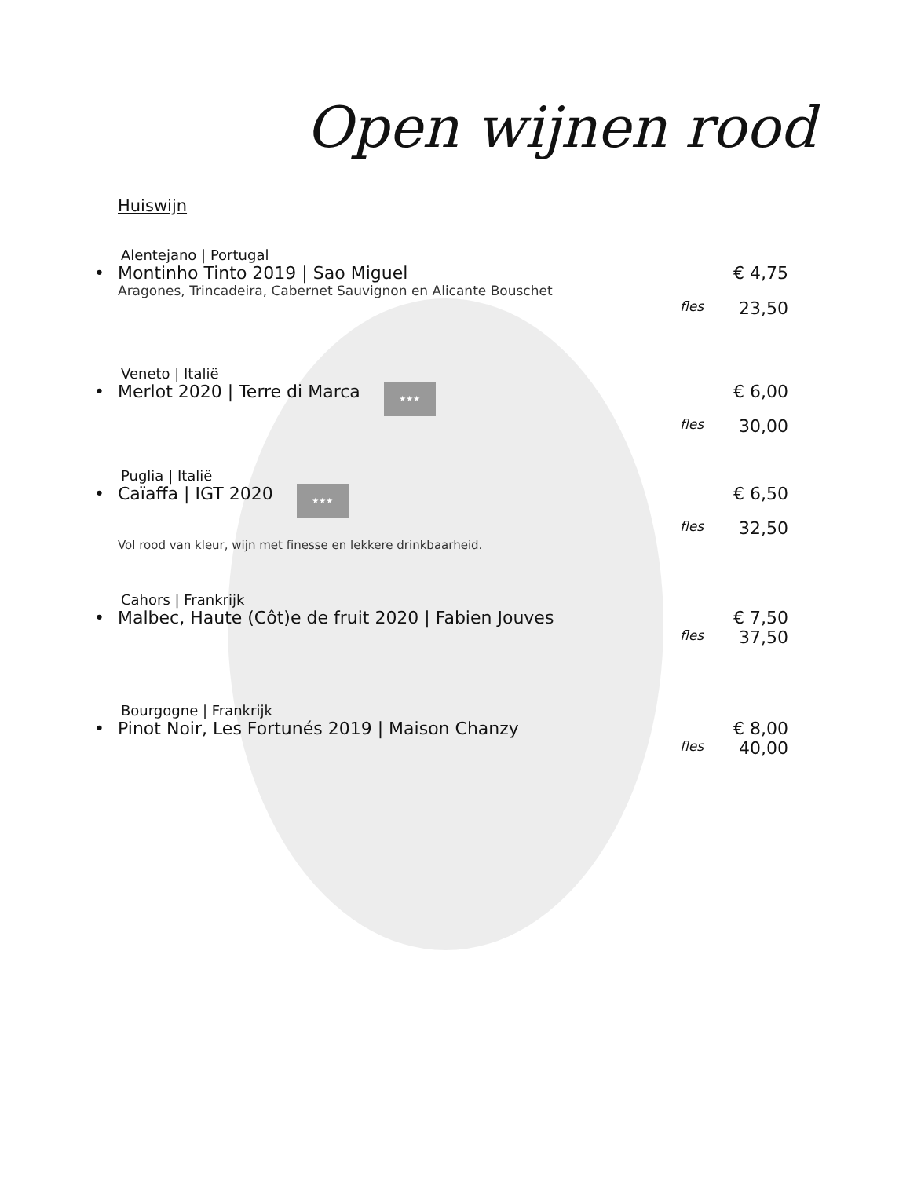Open wijnen rood
Huiswijn
Alentejano | Portugal
• Montinho Tinto 2019 | Sao Miguel € 4,75
Aragones, Trincadeira, Cabernet Sauvignon en Alicante Bouschet
fles 23,50
Veneto | Italië
• Merlot 2020 | Terre di Marca ★★★ € 6,00
fles 30,00
Puglia | Italië
• Caïaffa | IGT 2020 ★★★ € 6,50
fles 32,50
Vol rood van kleur, wijn met finesse en lekkere drinkbaarheid.
Cahors | Frankrijk
• Malbec, Haute (Côt)e de fruit 2020 | Fabien Jouves € 7,50
fles 37,50
Bourgogne | Frankrijk
• Pinot Noir, Les Fortunés 2019 | Maison Chanzy € 8,00
fles 40,00